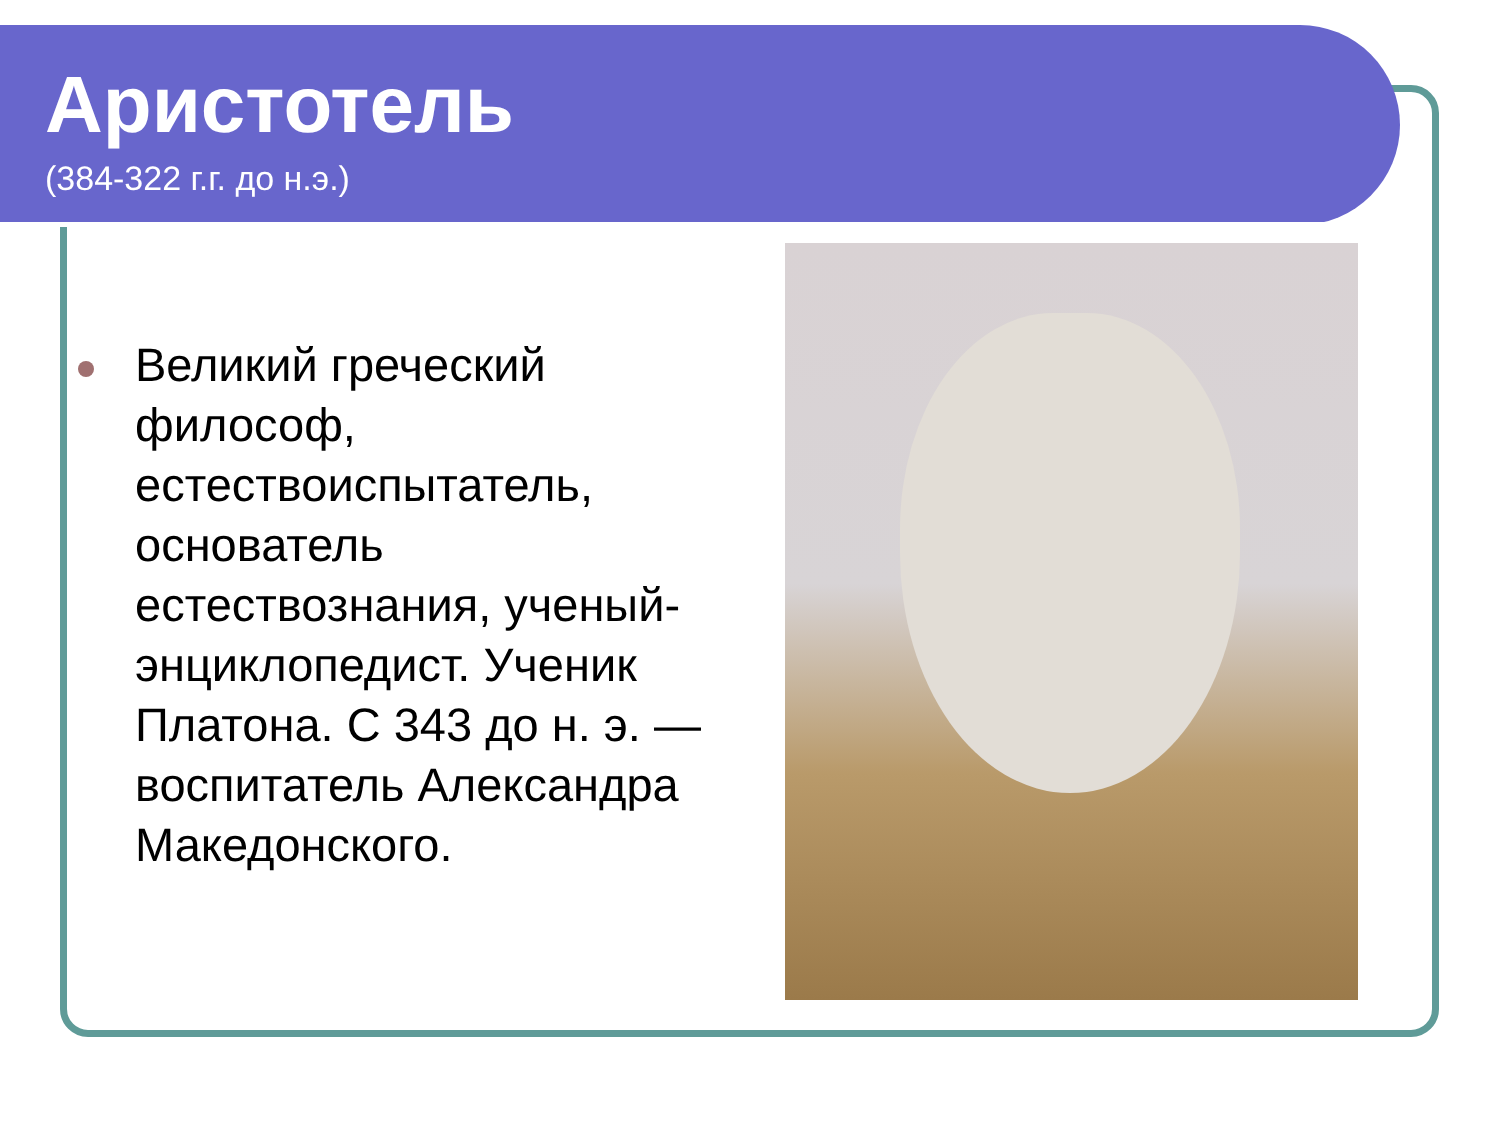Аристотель
(384-322 г.г. до н.э.)
Великий греческий философ, естествоиспытатель, основатель естествознания, ученый-энциклопедист. Ученик Платона. С 343 до н. э. — воспитатель Александра Македонского.